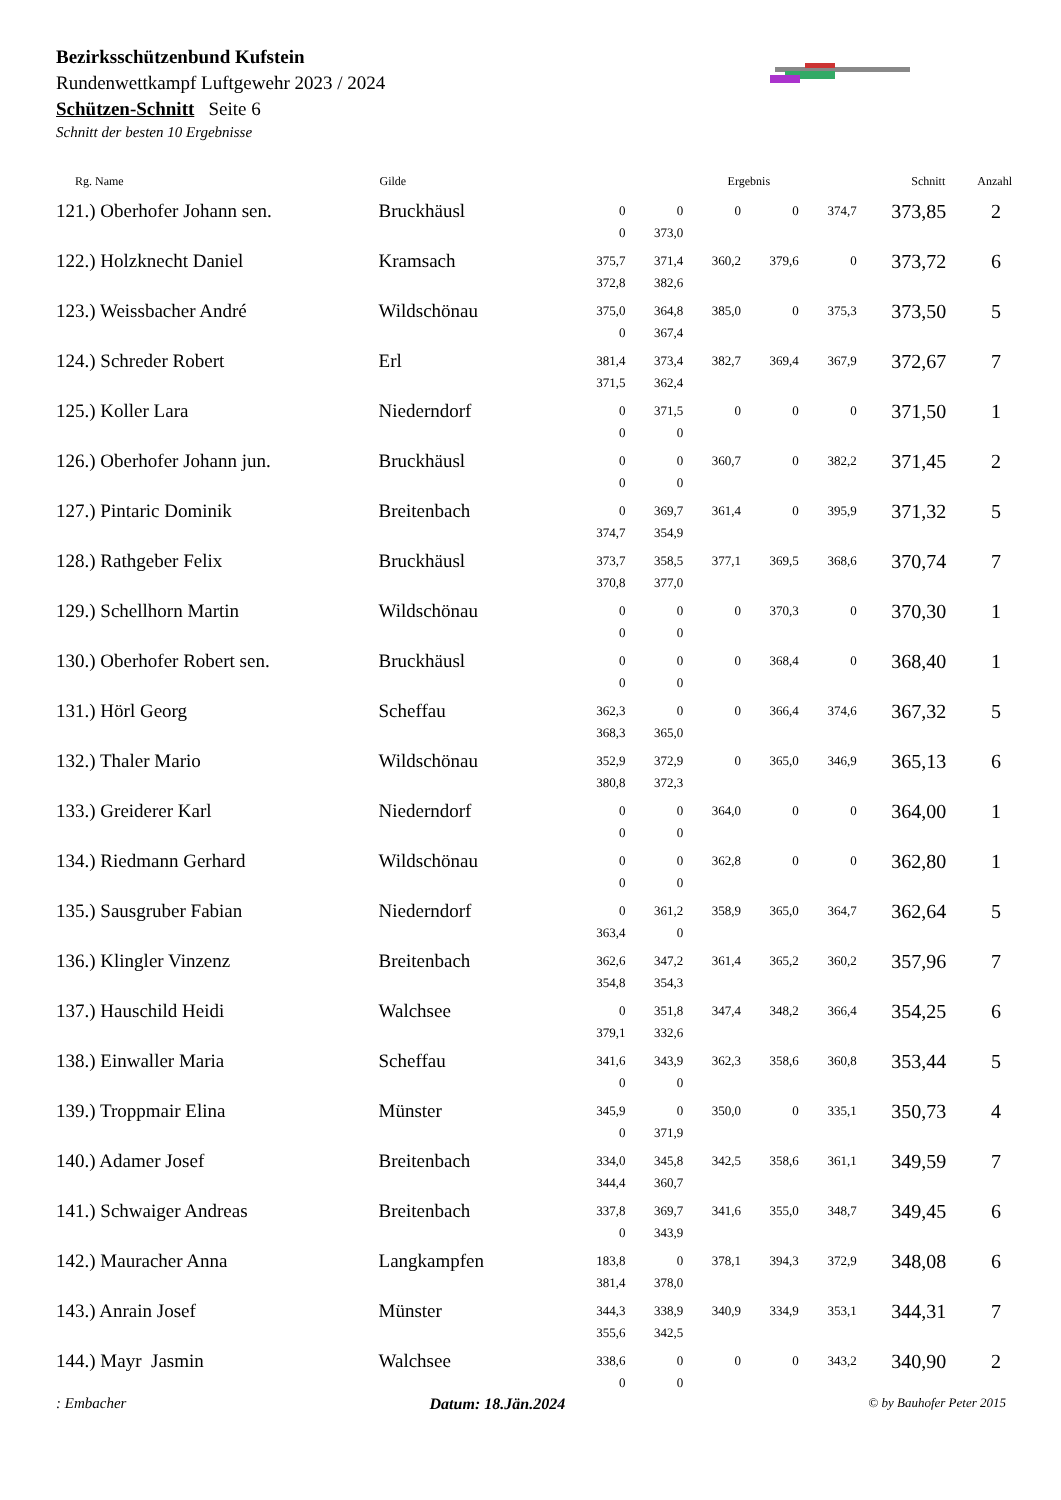Bezirksschützenbund Kufstein
Rundenwettkampf Luftgewehr 2023 / 2024
Schützen-Schnitt Seite 6
Schnitt der besten 10 Ergebnisse
| Rg. Name | Gilde | Ergebnis | | | | | Schnitt | Anzahl |
| --- | --- | --- | --- | --- | --- | --- | --- | --- |
| 121.) Oberhofer Johann sen. | Bruckhäusl | 0 0 | 0 373,0 | 0 | 0 | 374,7 | 373,85 | 2 |
| 122.) Holzknecht Daniel | Kramsach | 375,7 372,8 | 371,4 382,6 | 360,2 | 379,6 | 0 | 373,72 | 6 |
| 123.) Weissbacher André | Wildschönau | 375,0 0 | 364,8 367,4 | 385,0 | 0 | 375,3 | 373,50 | 5 |
| 124.) Schreder Robert | Erl | 381,4 371,5 | 373,4 362,4 | 382,7 | 369,4 | 367,9 | 372,67 | 7 |
| 125.) Koller Lara | Niederndorf | 0 0 | 371,5 0 | 0 | 0 | 0 | 371,50 | 1 |
| 126.) Oberhofer Johann jun. | Bruckhäusl | 0 0 | 0 0 | 360,7 | 0 | 382,2 | 371,45 | 2 |
| 127.) Pintaric Dominik | Breitenbach | 0 374,7 | 369,7 354,9 | 361,4 | 0 | 395,9 | 371,32 | 5 |
| 128.) Rathgeber Felix | Bruckhäusl | 373,7 370,8 | 358,5 377,0 | 377,1 | 369,5 | 368,6 | 370,74 | 7 |
| 129.) Schellhorn Martin | Wildschönau | 0 0 | 0 0 | 0 | 370,3 | 0 | 370,30 | 1 |
| 130.) Oberhofer Robert sen. | Bruckhäusl | 0 0 | 0 0 | 0 | 368,4 | 0 | 368,40 | 1 |
| 131.) Hörl Georg | Scheffau | 362,3 368,3 | 0 365,0 | 0 | 366,4 | 374,6 | 367,32 | 5 |
| 132.) Thaler Mario | Wildschönau | 352,9 380,8 | 372,9 372,3 | 0 | 365,0 | 346,9 | 365,13 | 6 |
| 133.) Greiderer Karl | Niederndorf | 0 0 | 0 0 | 364,0 | 0 | 0 | 364,00 | 1 |
| 134.) Riedmann Gerhard | Wildschönau | 0 0 | 0 0 | 362,8 | 0 | 0 | 362,80 | 1 |
| 135.) Sausgruber Fabian | Niederndorf | 0 363,4 | 361,2 0 | 358,9 | 365,0 | 364,7 | 362,64 | 5 |
| 136.) Klingler Vinzenz | Breitenbach | 362,6 354,8 | 347,2 354,3 | 361,4 | 365,2 | 360,2 | 357,96 | 7 |
| 137.) Hauschild Heidi | Walchsee | 0 379,1 | 351,8 332,6 | 347,4 | 348,2 | 366,4 | 354,25 | 6 |
| 138.) Einwaller Maria | Scheffau | 341,6 0 | 343,9 0 | 362,3 | 358,6 | 360,8 | 353,44 | 5 |
| 139.) Troppmair Elina | Münster | 345,9 0 | 0 371,9 | 350,0 | 0 | 335,1 | 350,73 | 4 |
| 140.) Adamer Josef | Breitenbach | 334,0 344,4 | 345,8 360,7 | 342,5 | 358,6 | 361,1 | 349,59 | 7 |
| 141.) Schwaiger Andreas | Breitenbach | 337,8 0 | 369,7 343,9 | 341,6 | 355,0 | 348,7 | 349,45 | 6 |
| 142.) Mauracher Anna | Langkampfen | 183,8 381,4 | 0 378,0 | 378,1 | 394,3 | 372,9 | 348,08 | 6 |
| 143.) Anrain Josef | Münster | 344,3 355,6 | 338,9 342,5 | 340,9 | 334,9 | 353,1 | 344,31 | 7 |
| 144.) Mayr Jasmin | Walchsee | 338,6 0 | 0 0 | 0 | 0 | 343,2 | 340,90 | 2 |
: Embacher Datum: 18.Jän.2024 © by Bauhofer Peter 2015